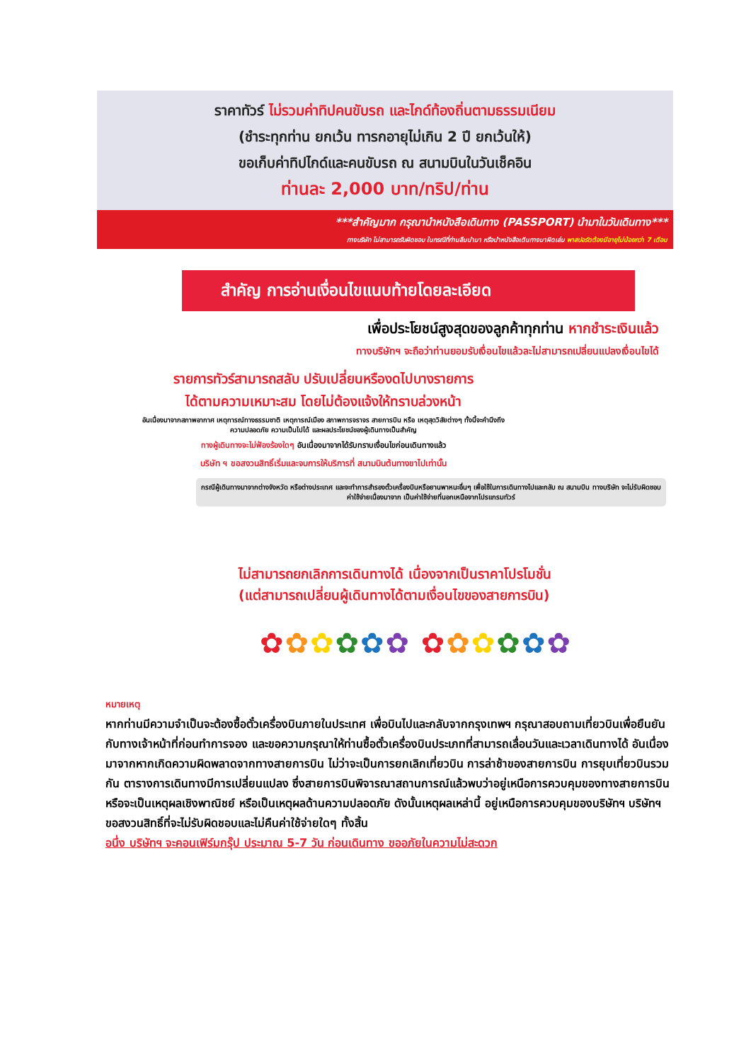ราคาทัวร์ ไม่รวมค่าทิปคนขับรถ และไกด์ท้องถิ่นตามธรรมเนียม
(ชำระทุกท่าน ยกเว้น ทารกอายุไม่เกิน 2 ปี ยกเว้นให้)
ขอเก็บค่าทิปไกด์และคนขับรถ ณ สนามบินในวันเช็คอิน
ท่านละ 2,000 บาท/ทริป/ท่าน
***สำคัญมาก กรุณานำหนังสือเดินทาง (PASSPORT) นำมาในวันเดินทาง***
ทางบริษัท ไม่สามารถรับผิดชอบ ในกรณีที่ท่านลืมนำมา หรือนำหนังสือเดินทางมาผิดเล่ม พาสปอร์ตต้องมีอายุไม่น้อยกว่า 7 เดือน
สำคัญ การอ่านเงื่อนไขแนบท้ายโดยละเอียด
เพื่อประโยชน์สูงสุดของลูกค้าทุกท่าน หากชำระเงินแล้ว
ทางบริษัทฯ จะถือว่าท่านยอมรับเงื่อนไขแล้วละไม่สามารถเปลี่ยนแปลงเงื่อนไขได้
รายการทัวร์สามารถสลับ ปรับเปลี่ยนหรืองดไปบางรายการ
ได้ตามความเหมาะสม โดยไม่ต้องแจ้งให้ทราบล่วงหน้า
อันเนื่องมาจากสภาพอากาศ เหตุการณ์ทางธรรมชาติ เหตุการณ์เมือง สภาพการจราจร สายการบิน หรือ เหตุสุดวิสัยต่างๆ ทั้งนี้จะคำนึงถึงความปลอดภัย ความเป็นไปได้ และผลประโยชน์ของผู้เดินทางเป็นสำคัญ
ทางผู้เดินทางจะไม่ฟ้องร้องใดๆ อันเนื่องมาจากได้รับทราบเงื่อนไขก่อนเดินทางแล้ว
บริษัท ฯ ขอสงวนสิทธิ์เริ่มและจบการให้บริการที่ สนามบินต้นทางขาไปเท่านั้น
กรณีผู้เดินทางมาจากต่างจังหวัด หรือต่างประเทศ และจะทำการสำรองตั๋วเครื่องบินหรือยานพาหนะอื่นๆ เพื่อใช้ในการเดินทางไปและกลับ ณ สนามบิน ทางบริษัท จะไม่รับผิดชอบค่าใช้จ่ายเนื่องมาจาก เป็นค่าใช้จ่ายที่นอกเหนือจากโปรแกรมทัวร์
ไม่สามารถยกเลิกการเดินทางได้ เนื่องจากเป็นราคาโปรโมชั่น
(แต่สามารถเปลี่ยนผู้เดินทางได้ตามเงื่อนไขของสายการบิน)
✿✿✿✿✿✿ ✿✿✿✿✿✿
หมายเหตุ
หากท่านมีความจำเป็นจะต้องซื้อตั๋วเครื่องบินภายในประเทศ เพื่อบินไปและกลับจากกรุงเทพฯ กรุณาสอบถามเที่ยวบินเพื่อยืนยันกับทางเจ้าหน้าที่ก่อนทำการจอง และขอความกรุณาให้ท่านซื้อตั๋วเครื่องบินประเภทที่สามารถเลื่อนวันและเวลาเดินทางได้ อันเนื่องมาจากหากเกิดความผิดพลาดจากทางสายการบิน ไม่ว่าจะเป็นการยกเลิกเที่ยวบิน การล่าช้าของสายการบิน การยุบเที่ยวบินรวมกัน ตารางการเดินทางมีการเปลี่ยนแปลง ซึ่งสายการบินพิจารณาสถานการณ์แล้วพบว่าอยู่เหนือการควบคุมของทางสายการบิน หรือจะเป็นเหตุผลเชิงพาณิชย์ หรือเป็นเหตุผลด้านความปลอดภัย ดังนั้นเหตุผลเหล่านี้ อยู่เหนือการควบคุมของบริษัทฯ บริษัทฯ ขอสงวนสิทธิ์ที่จะไม่รับผิดชอบและไม่คืนค่าใช้จ่ายใดๆ ทั้งสิ้น
อนึ่ง บริษัทฯ จะคอนเฟิร์มกรุ๊ป ประมาณ 5-7 วัน ก่อนเดินทาง ขออภัยในความไม่สะดวก